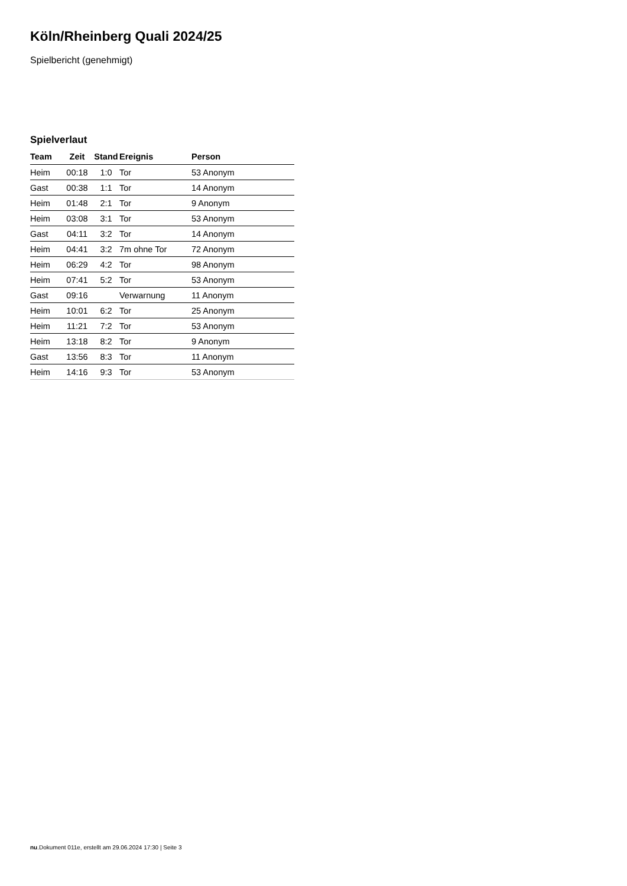Köln/Rheinberg Quali 2024/25
Spielbericht (genehmigt)
Spielverlaut
| Team | Zeit | Stand | Ereignis | Person |
| --- | --- | --- | --- | --- |
| Heim | 00:18 | 1:0 | Tor | 53 Anonym |
| Gast | 00:38 | 1:1 | Tor | 14 Anonym |
| Heim | 01:48 | 2:1 | Tor | 9 Anonym |
| Heim | 03:08 | 3:1 | Tor | 53 Anonym |
| Gast | 04:11 | 3:2 | Tor | 14 Anonym |
| Heim | 04:41 | 3:2 | 7m ohne Tor | 72 Anonym |
| Heim | 06:29 | 4:2 | Tor | 98 Anonym |
| Heim | 07:41 | 5:2 | Tor | 53 Anonym |
| Gast | 09:16 | | Verwarnung | 11 Anonym |
| Heim | 10:01 | 6:2 | Tor | 25 Anonym |
| Heim | 11:21 | 7:2 | Tor | 53 Anonym |
| Heim | 13:18 | 8:2 | Tor | 9 Anonym |
| Gast | 13:56 | 8:3 | Tor | 11 Anonym |
| Heim | 14:16 | 9:3 | Tor | 53 Anonym |
nu.Dokument 011e, erstellt am 29.06.2024 17:30 | Seite 3